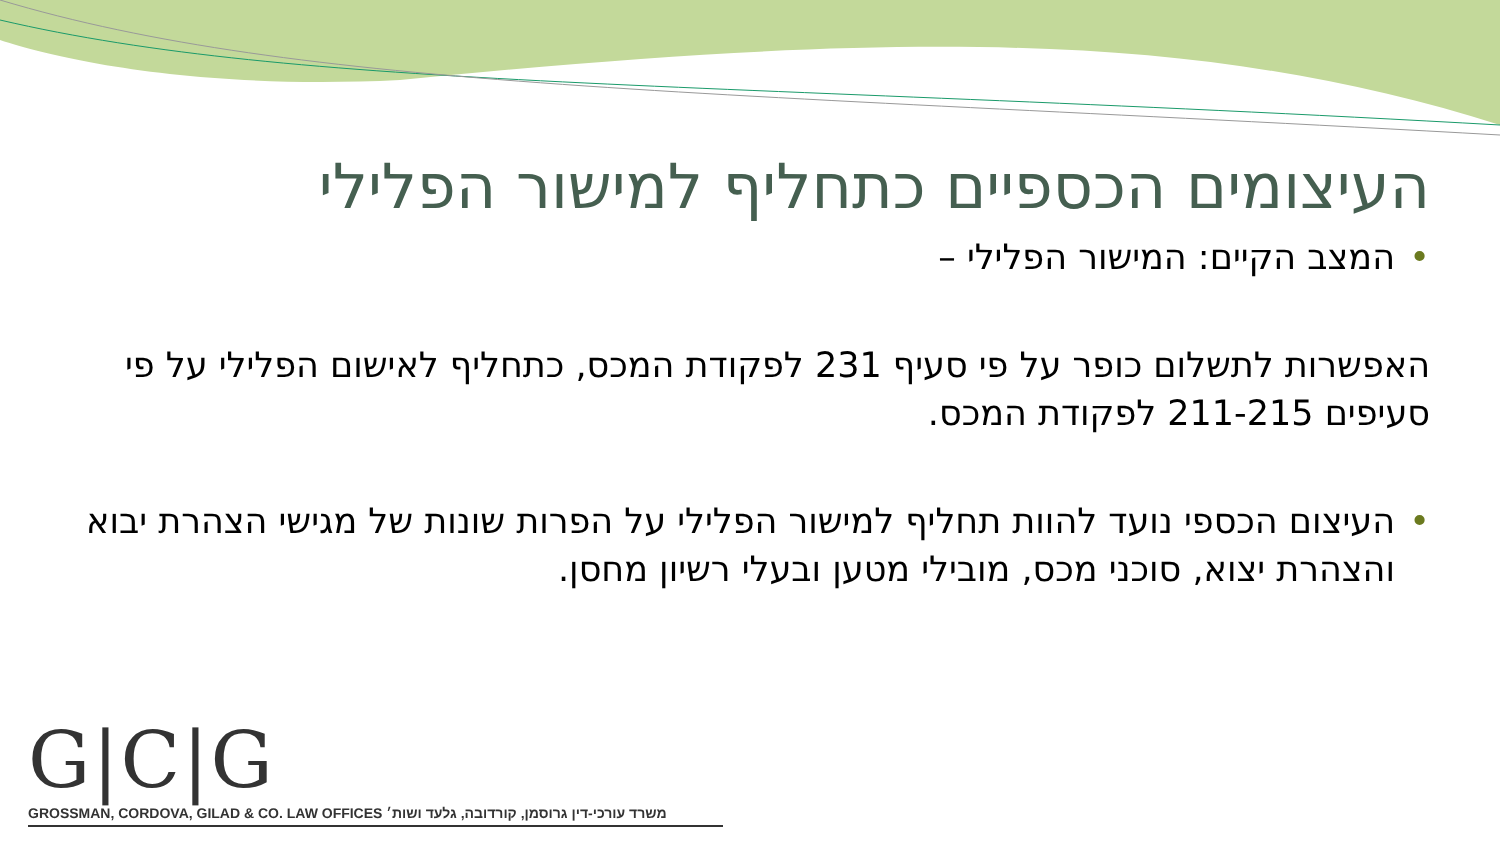העיצומים הכספיים כתחליף למישור הפלילי
• המצב הקיים: המישור הפלילי –
האפשרות לתשלום כופר על פי סעיף 231 לפקודת המכס, כתחליף לאישום הפלילי על פי סעיפים 211-215 לפקודת המכס.
• העיצום הכספי נועד להוות תחליף למישור הפלילי על הפרות שונות של מגישי הצהרת יבוא והצהרת יצוא, סוכני מכס, מובילי מטען ובעלי רשיון מחסן.
G|C|G
GROSSMAN, CORDOVA, GILAD & CO. LAW OFFICES משרד עורכי-דין גרוסמן, קורדובה, גלעד ושות׳